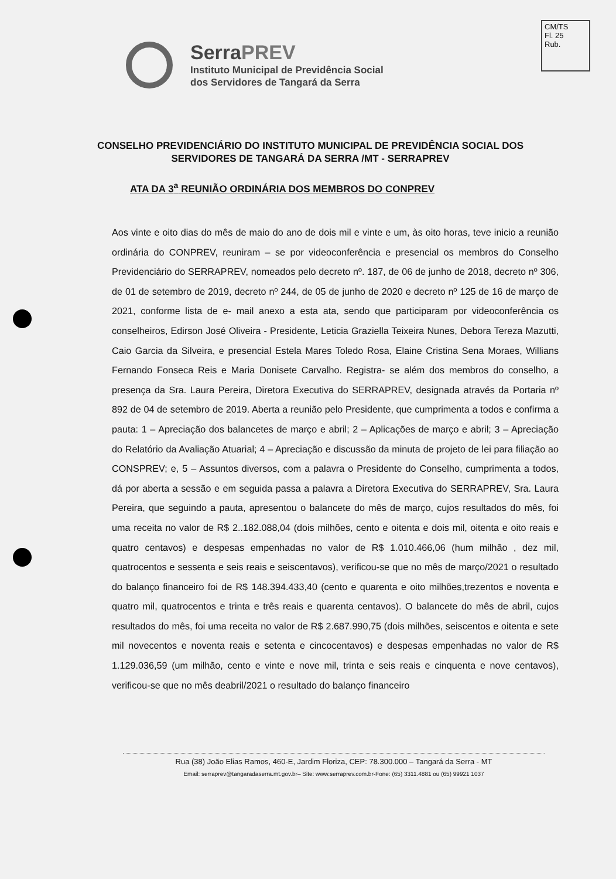CM/TS
Fl. 25
Rub.
SerraPREV
Instituto Municipal de Previdência Social
dos Servidores de Tangará da Serra
CONSELHO PREVIDENCIÁRIO DO INSTITUTO MUNICIPAL DE PREVIDÊNCIA SOCIAL DOS SERVIDORES DE TANGARÁ DA SERRA /MT - SERRAPREV
ATA DA 3<sup>a</sup> REUNIÃO ORDINÁRIA DOS MEMBROS DO CONPREV
Aos vinte e oito dias do mês de maio do ano de dois mil e vinte e um, às oito horas, teve inicio a reunião ordinária do CONPREV, reuniram – se por videoconferência e presencial os membros do Conselho Previdenciário do SERRAPREV, nomeados pelo decreto nº. 187, de 06 de junho de 2018, decreto nº 306, de 01 de setembro de 2019, decreto nº 244, de 05 de junho de 2020 e decreto nº 125 de 16 de março de 2021, conforme lista de e- mail anexo a esta ata, sendo que participaram por videoconferência os conselheiros, Edirson José Oliveira - Presidente, Leticia Graziella Teixeira Nunes, Debora Tereza Mazutti, Caio Garcia da Silveira, e presencial Estela Mares Toledo Rosa, Elaine Cristina Sena Moraes, Willians Fernando Fonseca Reis e Maria Donisete Carvalho. Registra- se além dos membros do conselho, a presença da Sra. Laura Pereira, Diretora Executiva do SERRAPREV, designada através da Portaria nº 892 de 04 de setembro de 2019. Aberta a reunião pelo Presidente, que cumprimenta a todos e confirma a pauta: 1 – Apreciação dos balancetes de março e abril; 2 – Aplicações de março e abril; 3 – Apreciação do Relatório da Avaliação Atuarial; 4 – Apreciação e discussão da minuta de projeto de lei para filiação ao CONSPREV; e, 5 – Assuntos diversos, com a palavra o Presidente do Conselho, cumprimenta a todos, dá por aberta a sessão e em seguida passa a palavra a Diretora Executiva do SERRAPREV, Sra. Laura Pereira, que seguindo a pauta, apresentou o balancete do mês de março, cujos resultados do mês, foi uma receita no valor de R$ 2..182.088,04 (dois milhões, cento e oitenta e dois mil, oitenta e oito reais e quatro centavos) e despesas empenhadas no valor de R$ 1.010.466,06 (hum milhão , dez mil, quatrocentos e sessenta e seis reais e seiscentavos), verificou-se que no mês de março/2021 o resultado do balanço financeiro foi de R$ 148.394.433,40 (cento e quarenta e oito milhões,trezentos e noventa e quatro mil, quatrocentos e trinta e três reais e quarenta centavos). O balancete do mês de abril, cujos resultados do mês, foi uma receita no valor de R$ 2.687.990,75 (dois milhões, seiscentos e oitenta e sete mil novecentos e noventa reais e setenta e cincocentavos) e despesas empenhadas no valor de R$ 1.129.036,59 (um milhão, cento e vinte e nove mil, trinta e seis reais e cinquenta e nove centavos), verificou-se que no mês deabril/2021 o resultado do balanço financeiro
Rua (38) João Elias Ramos, 460-E, Jardim Floriza, CEP: 78.300.000 – Tangará da Serra - MT
Email: serraprev@tangaradaserra.mt.gov.br– Site: www.serraprev.com.br-Fone: (65) 3311.4881 ou (65) 99921 1037